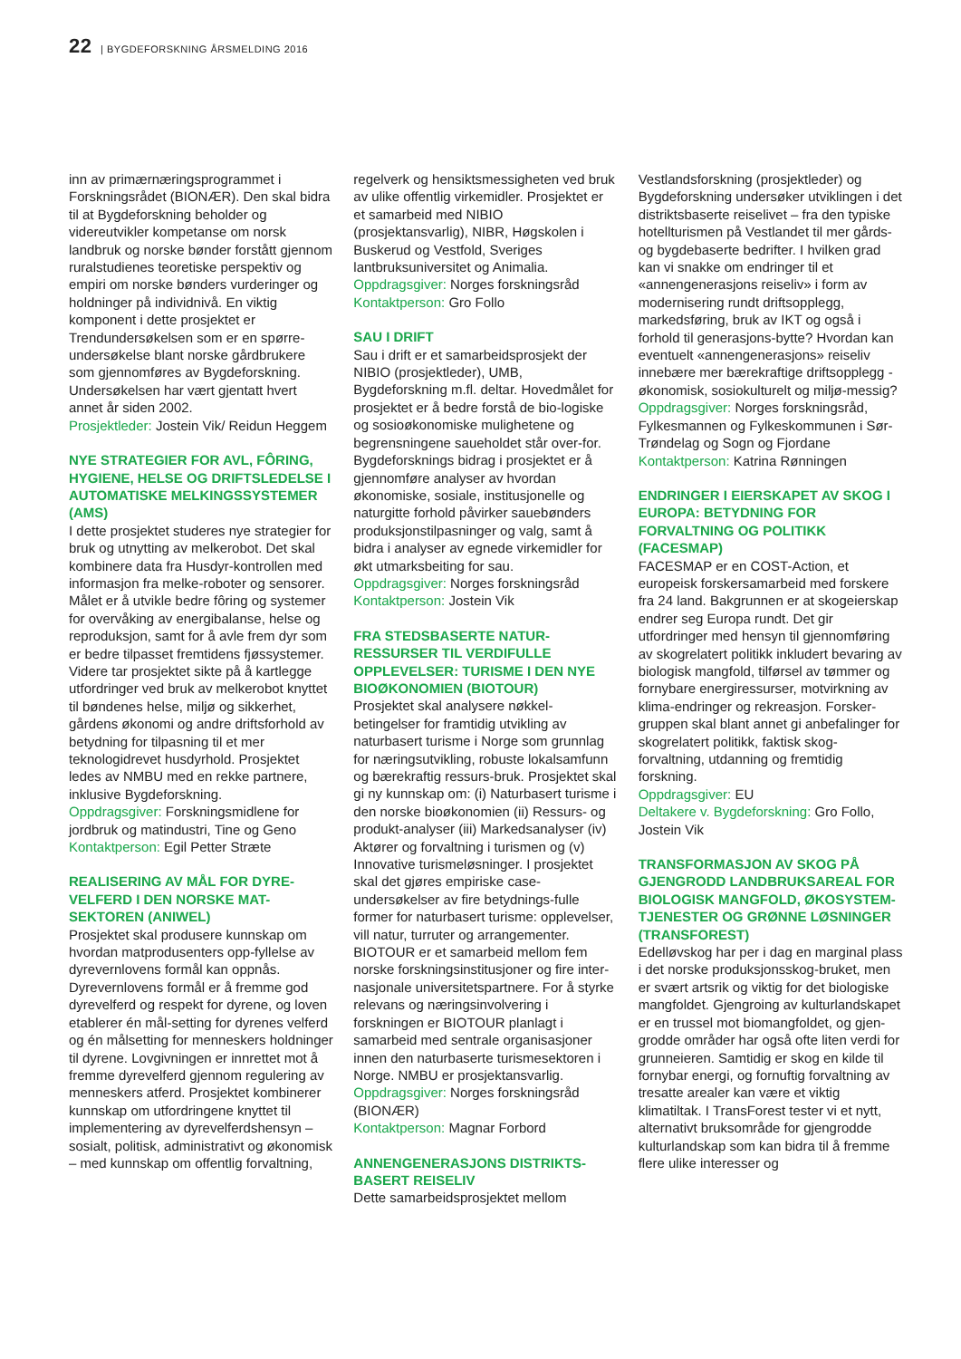22 | BYGDEFORSKNING ÅRSMELDING 2016
inn av primærnæringsprogrammet i Forskningsrådet (BIONÆR). Den skal bidra til at Bygdeforskning beholder og videreutvikler kompetanse om norsk landbruk og norske bønder forstått gjennom ruralstudienes teoretiske perspektiv og empiri om norske bønders vurderinger og holdninger på individnivå. En viktig komponent i dette prosjektet er Trendundersøkelsen som er en spørre-undersøkelse blant norske gårdbrukere som gjennomføres av Bygdeforskning. Undersøkelsen har vært gjentatt hvert annet år siden 2002.
Prosjektleder: Jostein Vik/ Reidun Heggem
NYE STRATEGIER FOR AVL, FÔRING, HYGIENE, HELSE OG DRIFTSLEDELSE I AUTOMATISKE MELKINGSSYSTEMER (AMS)
I dette prosjektet studeres nye strategier for bruk og utnytting av melkerobot. Det skal kombinere data fra Husdyr-kontrollen med informasjon fra melke-roboter og sensorer. Målet er å utvikle bedre fôring og systemer for overvåking av energibalanse, helse og reproduksjon, samt for å avle frem dyr som er bedre tilpasset fremtidens fjøssystemer. Videre tar prosjektet sikte på å kartlegge utfordringer ved bruk av melkerobot knyttet til bøndenes helse, miljø og sikkerhet, gårdens økonomi og andre driftsforhold av betydning for tilpasning til et mer teknologidrevet husdyrhold. Prosjektet ledes av NMBU med en rekke partnere, inklusive Bygdeforskning.
Oppdragsgiver: Forskningsmidlene for jordbruk og matindustri, Tine og Geno
Kontaktperson: Egil Petter Stræte
REALISERING AV MÅL FOR DYRE-VELFERD I DEN NORSKE MAT-SEKTOREN (ANIWEL)
Prosjektet skal produsere kunnskap om hvordan matprodusenters opp-fyllelse av dyrevernlovens formål kan oppnås. Dyrevernlovens formål er å fremme god dyrevelferd og respekt for dyrene, og loven etablerer én mål-setting for dyrenes velferd og én målsetting for menneskers holdninger til dyrene. Lovgivningen er innrettet mot å fremme dyrevelferd gjennom regulering av menneskers atferd. Prosjektet kombinerer kunnskap om utfordringene knyttet til implementering av dyrevelferdshensyn – sosialt, politisk, administrativt og økonomisk – med kunnskap om offentlig forvaltning,
regelverk og hensiktsmessigheten ved bruk av ulike offentlig virkemidler. Prosjektet er et samarbeid med NIBIO (prosjektansvarlig), NIBR, Høgskolen i Buskerud og Vestfold, Sveriges lantbruksuniversitet og Animalia.
Oppdragsgiver: Norges forskningsråd
Kontaktperson: Gro Follo
SAU I DRIFT
Sau i drift er et samarbeidsprosjekt der NIBIO (prosjektleder), UMB, Bygdeforskning m.fl. deltar. Hovedmålet for prosjektet er å bedre forstå de bio-logiske og sosioøkonomiske mulighetene og begrensningene saueholdet står over-for. Bygdeforsknings bidrag i prosjektet er å gjennomføre analyser av hvordan økonomiske, sosiale, institusjonelle og naturgitte forhold påvirker sauebønders produksjonstilpasninger og valg, samt å bidra i analyser av egnede virkemidler for økt utmarksbeiting for sau.
Oppdragsgiver: Norges forskningsråd
Kontaktperson: Jostein Vik
FRA STEDSBASERTE NATUR-RESSURSER TIL VERDIFULLE OPPLEVELSER: TURISME I DEN NYE BIOØKONOMIEN (BIOTOUR)
Prosjektet skal analysere nøkkel-betingelser for framtidig utvikling av naturbasert turisme i Norge som grunnlag for næringsutvikling, robuste lokalsamfunn og bærekraftig ressurs-bruk. Prosjektet skal gi ny kunnskap om: (i) Naturbasert turisme i den norske bioøkonomien (ii) Ressurs- og produkt-analyser (iii) Markedsanalyser (iv) Aktører og forvaltning i turismen og (v) Innovative turismeløsninger. I prosjektet skal det gjøres empiriske case-undersøkelser av fire betydnings-fulle former for naturbasert turisme: opplevelser, vill natur, turruter og arrangementer. BIOTOUR er et samarbeid mellom fem norske forskningsinstitusjoner og fire inter-nasjonale universitetspartnere. For å styrke relevans og næringsinvolvering i forskningen er BIOTOUR planlagt i samarbeid med sentrale organisasjoner innen den naturbaserte turismesektoren i Norge. NMBU er prosjektansvarlig.
Oppdragsgiver: Norges forskningsråd (BIONÆR)
Kontaktperson: Magnar Forbord
ANNENGENERASJONS DISTRIKTS-BASERT REISELIV
Dette samarbeidsprosjektet mellom
Vestlandsforskning (prosjektleder) og Bygdeforskning undersøker utviklingen i det distriktsbaserte reiselivet – fra den typiske hotellturismen på Vestlandet til mer gårds- og bygdebaserte bedrifter. I hvilken grad kan vi snakke om endringer til et «annengenerasjons reiseliv» i form av modernisering rundt driftsopplegg, markedsføring, bruk av IKT og også i forhold til generasjons-bytte? Hvordan kan eventuelt «annengenerasjons» reiseliv innebære mer bærekraftige driftsopplegg - økonomisk, sosiokulturelt og miljø-messig?
Oppdragsgiver: Norges forskningsråd, Fylkesmannen og Fylkeskommunen i Sør-Trøndelag og Sogn og Fjordane
Kontaktperson: Katrina Rønningen
ENDRINGER I EIERSKAPET AV SKOG I EUROPA: BETYDNING FOR FORVALTNING OG POLITIKK (FACESMAP)
FACESMAP er en COST-Action, et europeisk forskersamarbeid med forskere fra 24 land. Bakgrunnen er at skogeierskap endrer seg Europa rundt. Det gir utfordringer med hensyn til gjennomføring av skogrelatert politikk inkludert bevaring av biologisk mangfold, tilførsel av tømmer og fornybare energiressurser, motvirkning av klima-endringer og rekreasjon. Forsker-gruppen skal blant annet gi anbefalinger for skogrelatert politikk, faktisk skog-forvaltning, utdanning og fremtidig forskning.
Oppdragsgiver: EU
Deltakere v. Bygdeforskning: Gro Follo, Jostein Vik
TRANSFORMASJON AV SKOG PÅ GJENGRODD LANDBRUKSAREAL FOR BIOLOGISK MANGFOLD, ØKOSYSTEM-TJENESTER OG GRØNNE LØSNINGER (TRANSFOREST)
Edelløvskog har per i dag en marginal plass i det norske produksjonsskog-bruket, men er svært artsrik og viktig for det biologiske mangfoldet. Gjengroing av kulturlandskapet er en trussel mot biomangfoldet, og gjen-grodde områder har også ofte liten verdi for grunneieren. Samtidig er skog en kilde til fornybar energi, og fornuftig forvaltning av tresatte arealer kan være et viktig klimatiltak. I TransForest tester vi et nytt, alternativt bruksområde for gjengrodde kulturlandskap som kan bidra til å fremme flere ulike interesser og